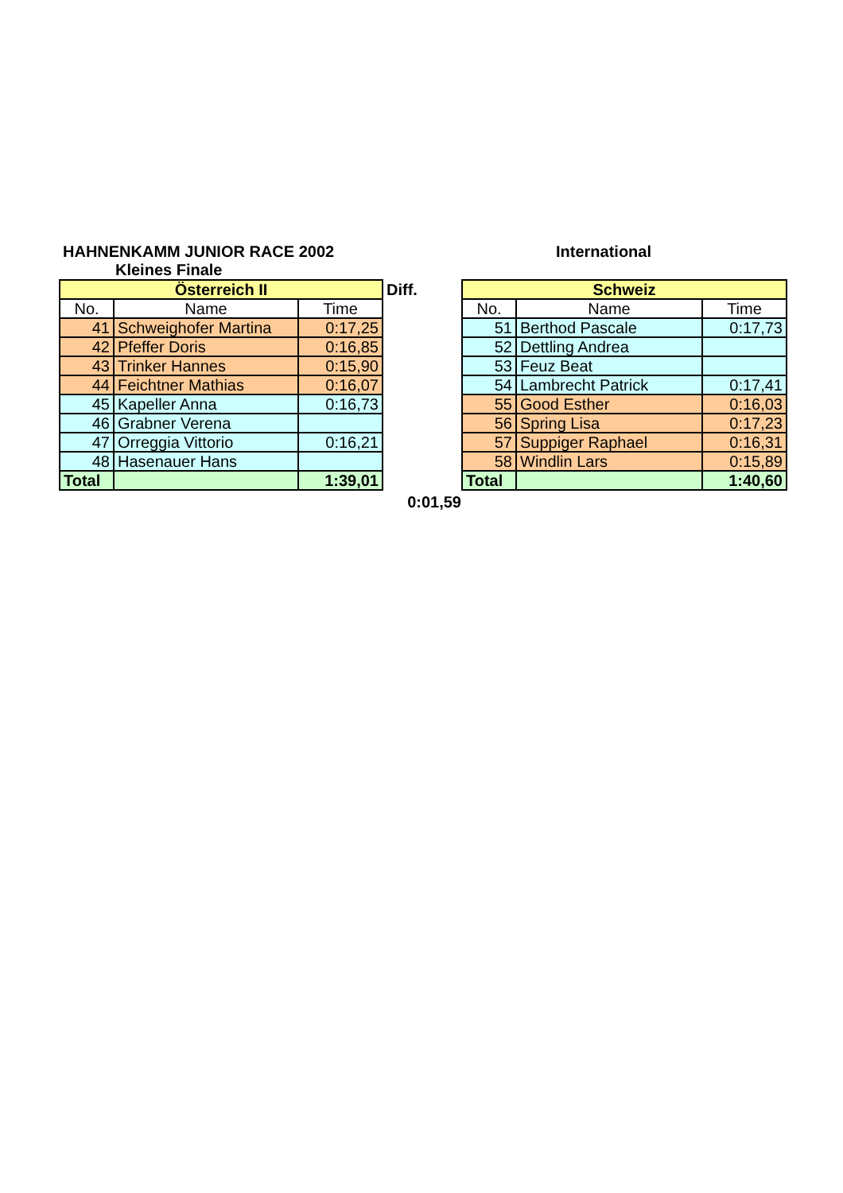HAHNENKAMM JUNIOR RACE 2002 International
Kleines Finale
| Österreich II | | |
| No. | Name | Time |
| 41 | Schweighofer Martina | 0:17,25 |
| 42 | Pfeffer Doris | 0:16,85 |
| 43 | Trinker Hannes | 0:15,90 |
| 44 | Feichtner Mathias | 0:16,07 |
| 45 | Kapeller Anna | 0:16,73 |
| 46 | Grabner Verena | |
| 47 | Orreggia Vittorio | 0:16,21 |
| 48 | Hasenauer Hans | |
| Total | | 1:39,01 |
Diff.
0:01,59
| Schweiz | | |
| No. | Name | Time |
| 51 | Berthod Pascale | 0:17,73 |
| 52 | Dettling Andrea | |
| 53 | Feuz Beat | |
| 54 | Lambrecht Patrick | 0:17,41 |
| 55 | Good Esther | 0:16,03 |
| 56 | Spring Lisa | 0:17,23 |
| 57 | Suppiger Raphael | 0:16,31 |
| 58 | Windlin Lars | 0:15,89 |
| Total | | 1:40,60 |